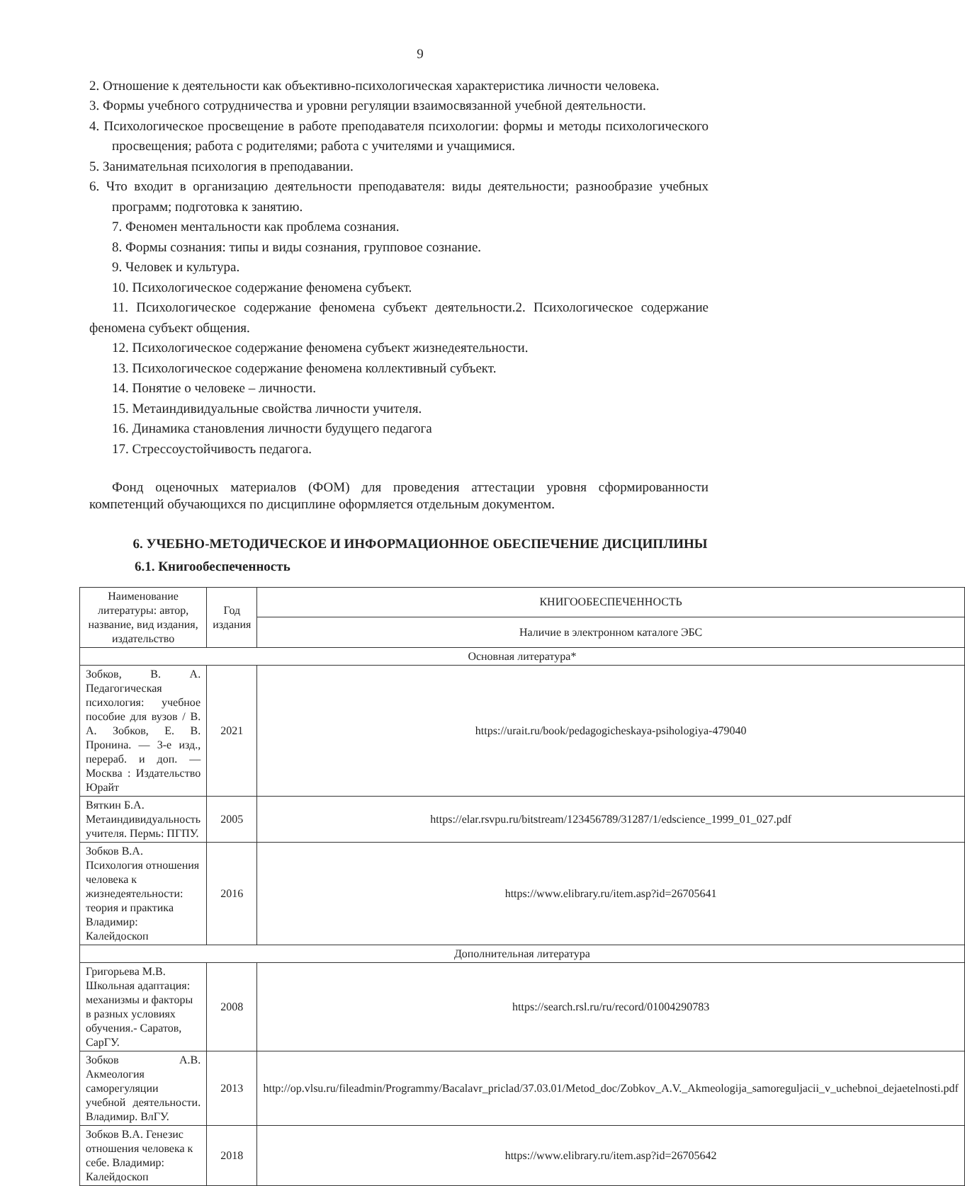9
2. Отношение к деятельности как объективно-психологическая характеристика личности человека.
3. Формы учебного сотрудничества и уровни регуляции взаимосвязанной учебной деятельности.
4. Психологическое просвещение в работе преподавателя психологии: формы и методы психологического просвещения; работа с родителями; работа с учителями и учащимися.
5. Занимательная психология в преподавании.
6. Что входит в организацию деятельности преподавателя: виды деятельности; разнообразие учебных программ; подготовка к занятию.
7. Феномен ментальности как проблема сознания.
8. Формы сознания: типы и виды сознания, групповое сознание.
9. Человек и культура.
10. Психологическое содержание феномена субъект.
11. Психологическое содержание феномена субъект деятельности.2. Психологическое содержание феномена субъект общения.
12. Психологическое содержание феномена субъект жизнедеятельности.
13. Психологическое содержание феномена коллективный субъект.
14. Понятие о человеке – личности.
15. Метаиндивидуальные свойства личности учителя.
16. Динамика становления личности будущего педагога
17. Стрессоустойчивость педагога.
Фонд оценочных материалов (ФОМ) для проведения аттестации уровня сформированности компетенций обучающихся по дисциплине оформляется отдельным документом.
6. УЧЕБНО-МЕТОДИЧЕСКОЕ И ИНФОРМАЦИОННОЕ ОБЕСПЕЧЕНИЕ ДИСЦИПЛИНЫ
6.1. Книгообеспеченность
| Наименование литературы: автор, название, вид издания, издательство | Год издания | КНИГООБЕСПЕЧЕННОСТЬ |
| --- | --- | --- |
| | | Наличие в электронном каталоге ЭБС |
| Основная литература* | | |
| Зобков, В. А. Педагогическая психология: учебное пособие для вузов / В. А. Зобков, Е. В. Пронина. — 3-е изд., перераб. и доп. — Москва : Издательство Юрайт | 2021 | https://urait.ru/book/pedagogicheskaya-psihologiya-479040 |
| Вяткин Б.А. Метаиндивидуальность учителя. Пермь: ПГПУ. | 2005 | https://elar.rsvpu.ru/bitstream/123456789/31287/1/edscience_1999_01_027.pdf |
| Зобков В.А. Психология отношения человека к жизнедеятельности: теория и практика Владимир: Калейдоскоп | 2016 | https://www.elibrary.ru/item.asp?id=26705641 |
| Дополнительная литература | | |
| Григорьева М.В. Школьная адаптация: механизмы и факторы в разных условиях обучения.- Саратов, СарГУ. | 2008 | https://search.rsl.ru/ru/record/01004290783 |
| Зобков А.В. Акмеология саморегуляции учебной деятельности. Владимир. ВлГУ. | 2013 | http://op.vlsu.ru/fileadmin/Programmy/Bacalavr_priclad/37.03.01/Metod_doc/Zobkov_A.V._Akmeologija_samoreguljacii_v_uchebnoi_dejaetelnosti.pdf |
| Зобков В.А. Генезис отношения человека к себе. Владимир: Калейдоскоп | 2018 | https://www.elibrary.ru/item.asp?id=26705642 |